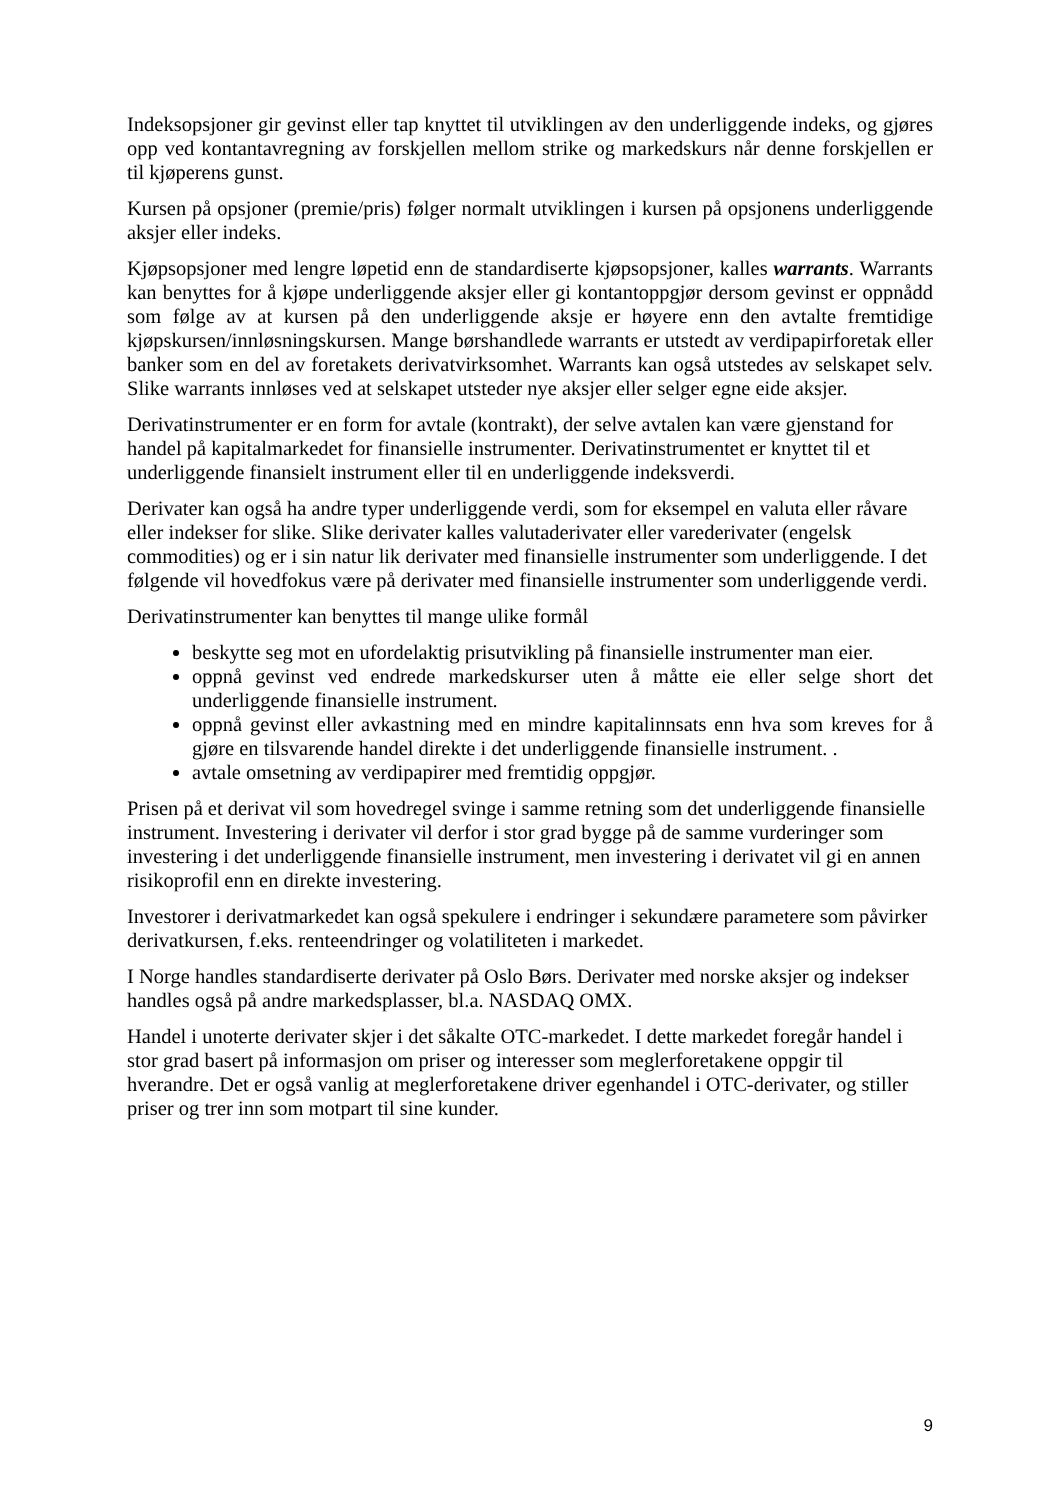Indeksopsjoner gir gevinst eller tap knyttet til utviklingen av den underliggende indeks, og gjøres opp ved kontantavregning av forskjellen mellom strike og markedskurs når denne forskjellen er til kjøperens gunst.
Kursen på opsjoner (premie/pris) følger normalt utviklingen i kursen på opsjonens underliggende aksjer eller indeks.
Kjøpsopsjoner med lengre løpetid enn de standardiserte kjøpsopsjoner, kalles warrants. Warrants kan benyttes for å kjøpe underliggende aksjer eller gi kontantoppgjør dersom gevinst er oppnådd som følge av at kursen på den underliggende aksje er høyere enn den avtalte fremtidige kjøpskursen/innløsningskursen. Mange børshandlede warrants er utstedt av verdipapirforetak eller banker som en del av foretakets derivatvirksomhet. Warrants kan også utstedes av selskapet selv. Slike warrants innløses ved at selskapet utsteder nye aksjer eller selger egne eide aksjer.
Derivatinstrumenter er en form for avtale (kontrakt), der selve avtalen kan være gjenstand for handel på kapitalmarkedet for finansielle instrumenter. Derivatinstrumentet er knyttet til et underliggende finansielt instrument eller til en underliggende indeksverdi.
Derivater kan også ha andre typer underliggende verdi, som for eksempel en valuta eller råvare eller indekser for slike. Slike derivater kalles valutaderivater eller varederivater (engelsk commodities) og er i sin natur lik derivater med finansielle instrumenter som underliggende. I det følgende vil hovedfokus være på derivater med finansielle instrumenter som underliggende verdi.
Derivatinstrumenter kan benyttes til mange ulike formål
beskytte seg mot en ufordelaktig prisutvikling på finansielle instrumenter man eier.
oppnå gevinst ved endrede markedskurser uten å måtte eie eller selge short det underliggende finansielle instrument.
oppnå gevinst eller avkastning med en mindre kapitalinnsats enn hva som kreves for å gjøre en tilsvarende handel direkte i det underliggende finansielle instrument. .
avtale omsetning av verdipapirer med fremtidig oppgjør.
Prisen på et derivat vil som hovedregel svinge i samme retning som det underliggende finansielle instrument. Investering i derivater vil derfor i stor grad bygge på de samme vurderinger som investering i det underliggende finansielle instrument, men investering i derivatet vil gi en annen risikoprofil enn en direkte investering.
Investorer i derivatmarkedet kan også spekulere i endringer i sekundære parametere som påvirker derivatkursen, f.eks. renteendringer og volatiliteten i markedet.
I Norge handles standardiserte derivater på Oslo Børs. Derivater med norske aksjer og indekser handles også på andre markedsplasser, bl.a. NASDAQ OMX.
Handel i unoterte derivater skjer i det såkalte OTC-markedet. I dette markedet foregår handel i stor grad basert på informasjon om priser og interesser som meglerforetakene oppgir til hverandre. Det er også vanlig at meglerforetakene driver egenhandel i OTC-derivater, og stiller priser og trer inn som motpart til sine kunder.
9